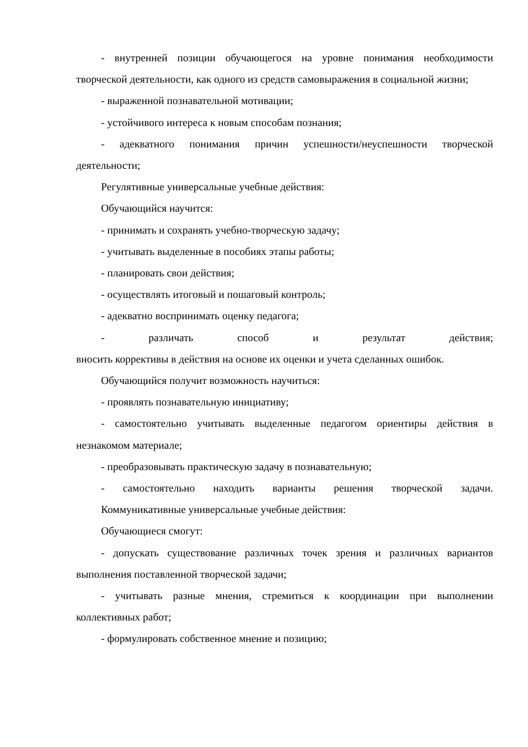- внутренней позиции обучающегося на уровне понимания необходимости творческой деятельности, как одного из средств самовыражения в социальной жизни;
- выраженной познавательной мотивации;
- устойчивого интереса к новым способам познания;
- адекватного понимания причин успешности/неуспешности творческой деятельности;
Регулятивные универсальные учебные действия:
Обучающийся научится:
- принимать и сохранять учебно-творческую задачу;
- учитывать выделенные в пособиях этапы работы;
- планировать свои действия;
- осуществлять итоговый и пошаговый контроль;
- адекватно воспринимать оценку педагога;
- различать способ и результат действия;
вносить коррективы в действия на основе их оценки и учета сделанных ошибок.
Обучающийся получит возможность научиться:
- проявлять познавательную инициативу;
- самостоятельно учитывать выделенные педагогом ориентиры действия в незнакомом материале;
- преобразовывать практическую задачу в познавательную;
- самостоятельно находить варианты решения творческой задачи.
Коммуникативные универсальные учебные действия:
Обучающиеся смогут:
- допускать существование различных точек зрения и различных вариантов выполнения поставленной творческой задачи;
- учитывать разные мнения, стремиться к координации при выполнении коллективных работ;
- формулировать собственное мнение и позицию;